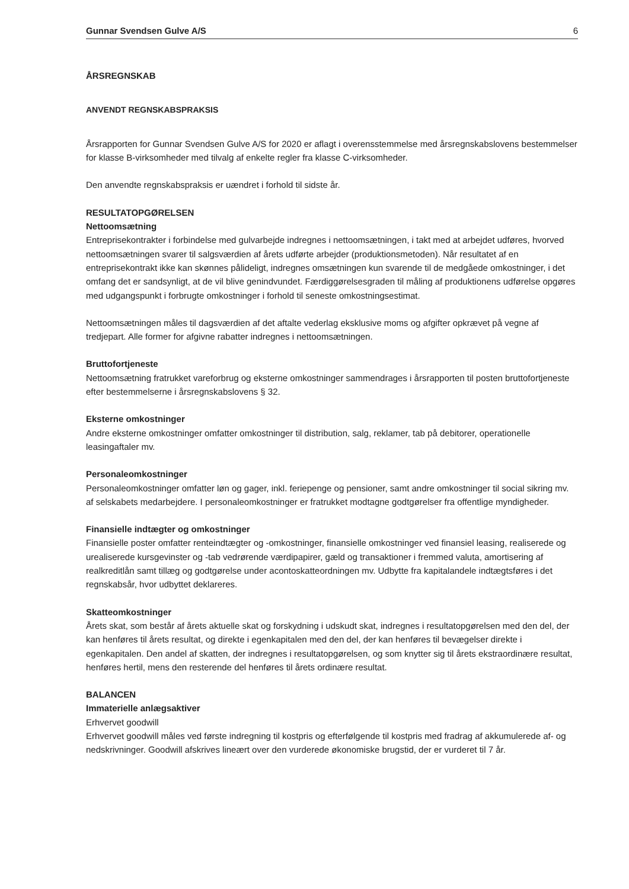Gunnar Svendsen Gulve A/S 6
ÅRSREGNSKAB
ANVENDT REGNSKABSPRAKSIS
Årsrapporten for Gunnar Svendsen Gulve A/S for 2020 er aflagt i overensstemmelse med årsregnskabslovens bestemmelser for klasse B-virksomheder med tilvalg af enkelte regler fra klasse C-virksomheder.
Den anvendte regnskabspraksis er uændret i forhold til sidste år.
RESULTATOPGØRELSEN
Nettoomsætning
Entreprisekontrakter i forbindelse med gulvarbejde indregnes i nettoomsætningen, i takt med at arbejdet udføres, hvorved nettoomsætningen svarer til salgsværdien af årets udførte arbejder (produktionsmetoden). Når resultatet af en entreprisekontrakt ikke kan skønnes pålideligt, indregnes omsætningen kun svarende til de medgåede omkostninger, i det omfang det er sandsynligt, at de vil blive genindvundet. Færdiggørelsesgraden til måling af produktionens udførelse opgøres med udgangspunkt i forbrugte omkostninger i forhold til seneste omkostningsestimat.
Nettoomsætningen måles til dagsværdien af det aftalte vederlag eksklusive moms og afgifter opkrævet på vegne af tredjepart. Alle former for afgivne rabatter indregnes i nettoomsætningen.
Bruttofortjeneste
Nettoomsætning fratrukket vareforbrug og eksterne omkostninger sammendrages i årsrapporten til posten bruttofortjeneste efter bestemmelserne i årsregnskabslovens § 32.
Eksterne omkostninger
Andre eksterne omkostninger omfatter omkostninger til distribution, salg, reklamer, tab på debitorer, operationelle leasingaftaler mv.
Personaleomkostninger
Personaleomkostninger omfatter løn og gager, inkl. feriepenge og pensioner, samt andre omkostninger til social sikring mv. af selskabets medarbejdere. I personaleomkostninger er fratrukket modtagne godtgørelser fra offentlige myndigheder.
Finansielle indtægter og omkostninger
Finansielle poster omfatter renteindtægter og -omkostninger, finansielle omkostninger ved finansiel leasing, realiserede og urealiserede kursgevinster og -tab vedrørende værdipapirer, gæld og transaktioner i fremmed valuta, amortisering af realkreditlån samt tillæg og godtgørelse under acontoskatteordningen mv. Udbytte fra kapitalandele indtægtsføres i det regnskabsår, hvor udbyttet deklareres.
Skatteomkostninger
Årets skat, som består af årets aktuelle skat og forskydning i udskudt skat, indregnes i resultatopgørelsen med den del, der kan henføres til årets resultat, og direkte i egenkapitalen med den del, der kan henføres til bevægelser direkte i egenkapitalen. Den andel af skatten, der indregnes i resultatopgørelsen, og som knytter sig til årets ekstraordinære resultat, henføres hertil, mens den resterende del henføres til årets ordinære resultat.
BALANCEN
Immaterielle anlægsaktiver
Erhvervet goodwill
Erhvervet goodwill måles ved første indregning til kostpris og efterfølgende til kostpris med fradrag af akkumulerede af- og nedskrivninger. Goodwill afskrives lineært over den vurderede økonomiske brugstid, der er vurderet til 7 år.